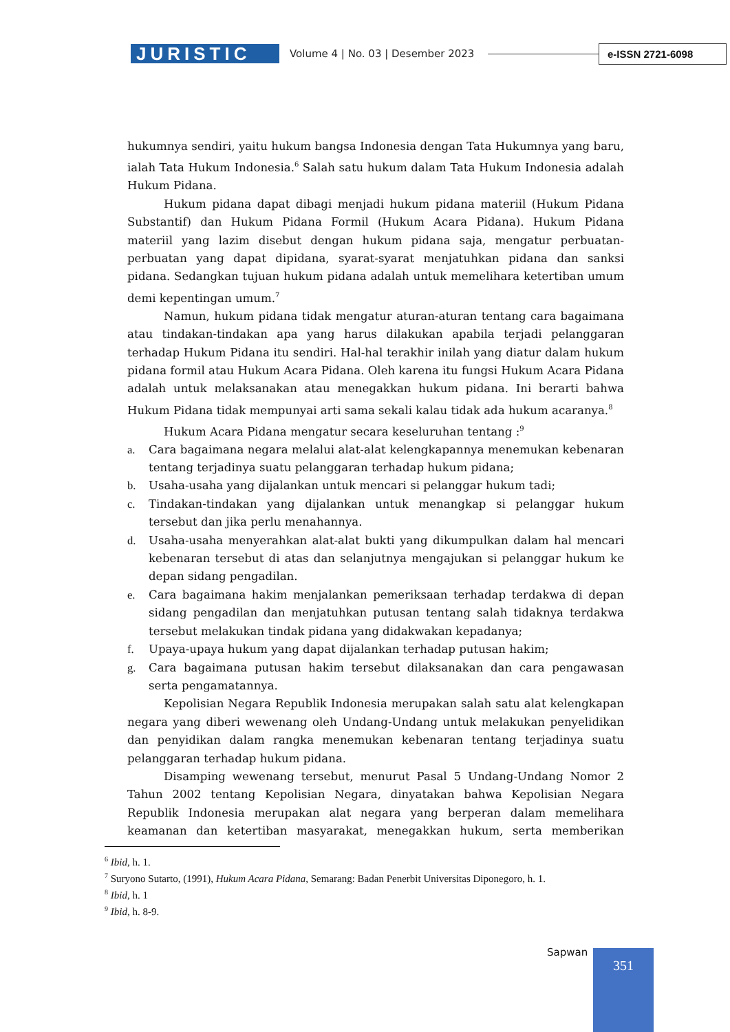JURISTIC
Volume 4 | No. 03 | Desember 2023
e-ISSN 2721-6098
hukumnya sendiri, yaitu hukum bangsa Indonesia dengan Tata Hukumnya yang baru, ialah Tata Hukum Indonesia.<sup>6</sup> Salah satu hukum dalam Tata Hukum Indonesia adalah Hukum Pidana.
Hukum pidana dapat dibagi menjadi hukum pidana materiil (Hukum Pidana Substantif) dan Hukum Pidana Formil (Hukum Acara Pidana). Hukum Pidana materiil yang lazim disebut dengan hukum pidana saja, mengatur perbuatan-perbuatan yang dapat dipidana, syarat-syarat menjatuhkan pidana dan sanksi pidana. Sedangkan tujuan hukum pidana adalah untuk memelihara ketertiban umum demi kepentingan umum.<sup>7</sup>
Namun, hukum pidana tidak mengatur aturan-aturan tentang cara bagaimana atau tindakan-tindakan apa yang harus dilakukan apabila terjadi pelanggaran terhadap Hukum Pidana itu sendiri. Hal-hal terakhir inilah yang diatur dalam hukum pidana formil atau Hukum Acara Pidana. Oleh karena itu fungsi Hukum Acara Pidana adalah untuk melaksanakan atau menegakkan hukum pidana. Ini berarti bahwa Hukum Pidana tidak mempunyai arti sama sekali kalau tidak ada hukum acaranya.<sup>8</sup>
Hukum Acara Pidana mengatur secara keseluruhan tentang :<sup>9</sup>
a. Cara bagaimana negara melalui alat-alat kelengkapannya menemukan kebenaran tentang terjadinya suatu pelanggaran terhadap hukum pidana;
b. Usaha-usaha yang dijalankan untuk mencari si pelanggar hukum tadi;
c. Tindakan-tindakan yang dijalankan untuk menangkap si pelanggar hukum tersebut dan jika perlu menahannya.
d. Usaha-usaha menyerahkan alat-alat bukti yang dikumpulkan dalam hal mencari kebenaran tersebut di atas dan selanjutnya mengajukan si pelanggar hukum ke depan sidang pengadilan.
e. Cara bagaimana hakim menjalankan pemeriksaan terhadap terdakwa di depan sidang pengadilan dan menjatuhkan putusan tentang salah tidaknya terdakwa tersebut melakukan tindak pidana yang didakwakan kepadanya;
f. Upaya-upaya hukum yang dapat dijalankan terhadap putusan hakim;
g. Cara bagaimana putusan hakim tersebut dilaksanakan dan cara pengawasan serta pengamatannya.
Kepolisian Negara Republik Indonesia merupakan salah satu alat kelengkapan negara yang diberi wewenang oleh Undang-Undang untuk melakukan penyelidikan dan penyidikan dalam rangka menemukan kebenaran tentang terjadinya suatu pelanggaran terhadap hukum pidana.
Disamping wewenang tersebut, menurut Pasal 5 Undang-Undang Nomor 2 Tahun 2002 tentang Kepolisian Negara, dinyatakan bahwa Kepolisian Negara Republik Indonesia merupakan alat negara yang berperan dalam memelihara keamanan dan ketertiban masyarakat, menegakkan hukum, serta memberikan
<sup>6</sup> Ibid, h. 1.
<sup>7</sup> Suryono Sutarto, (1991), Hukum Acara Pidana, Semarang: Badan Penerbit Universitas Diponegoro, h. 1.
<sup>8</sup> Ibid, h. 1
<sup>9</sup> Ibid, h. 8-9.
Sapwan 351